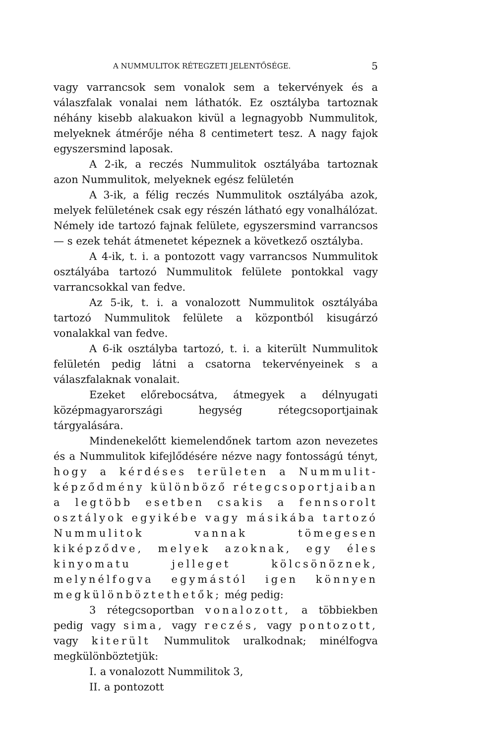A NUMMULITOK RÉTEGZETI JELENTŐSÉGE. 5
vagy varrancsok sem vonalok sem a tekervények és a válaszfalak vonalai nem láthatók. Ez osztályba tartoznak néhány kisebb alakuakon kivül a legnagyobb Nummulitok, melyeknek átmérője néha 8 centimetert tesz. A nagy fajok egyszersmind laposak.
A 2-ik, a reczés Nummulitok osztályába tartoznak azon Nummulitok, melyeknek egész felületén
A 3-ik, a félig reczés Nummulitok osztályába azok, melyek felületének csak egy részén látható egy vonalhálózat. Némely ide tartozó fajnak felülete, egyszersmind varrancsos — s ezek tehát átmenetet képeznek a következő osztályba.
A 4-ik, t. i. a pontozott vagy varrancsos Nummulitok osztályába tartozó Nummulitok felülete pontokkal vagy varrancsokkal van fedve.
Az 5-ik, t. i. a vonalozott Nummulitok osztályába tartozó Nummulitok felülete a központból kisugárzó vonalakkal van fedve.
A 6-ik osztályba tartozó, t. i. a kiterült Nummulitok felületén pedig látni a csatorna tekervényeinek s a válaszfalaknak vonalait.
Ezeket előrebocsátva, átmegyek a délnyugati középmagyarországi hegység rétegcsoportjainak tárgyalására.
Mindenekelőtt kiemelendőnek tartom azon nevezetes és a Nummulitok kifejlődésére nézve nagy fontosságú tényt, hogy a kérdéses területen a Nummulit-képződmény különböző rétegcsoportjaiban a legtöbb esetben csakis a fennsorolt osztályok egyikébe vagy másikába tartozó Nummulitok vannak tömegesen kiképződve, melyek azoknak, egy éles kinyomatu jelleget kölcsönöznek, melynélfogva egymástól igen könnyen megkülönböztethetők; még pedig:
3 rétegcsoportban vonalozott, a többiekben pedig vagy sima, vagy reczés, vagy pontozott, vagy kiterült Nummulitok uralkodnak; minélfogva megkülönböztetjük:
I. a vonalozott Nummilitok 3,
II. a pontozott